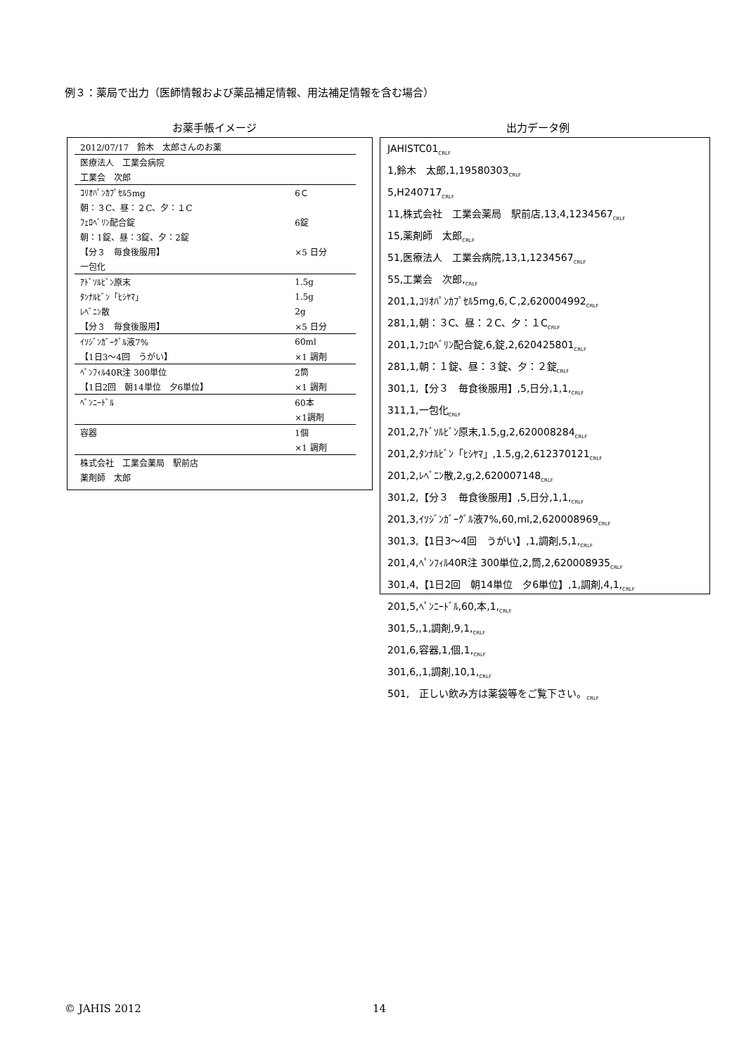例３：薬局で出力（医師情報および薬品補足情報、用法補足情報を含む場合）
お薬手帳イメージ 出力データ例
| 2012/07/17 鈴木 太郎さんのお薬 | |
| 医療法人 工業会病院 | |
| 工業会 次郎 | |
| ｺﾘｵﾊﾟﾝｶﾌﾟｾﾙ5mg | 6Ｃ |
| 朝：３C、昼：２C、夕：１C | |
| ﾌｪﾛﾍﾞﾘﾝ配合錠 | 6錠 |
| 朝：1錠、昼：3錠、夕：2錠 | |
| 【分３ 毎食後服用】 | ×5 日分 |
| 一包化 | |
| ｱﾄﾞｿﾙﾋﾞﾝ原末 | 1.5g |
| ﾀﾝﾅﾙﾋﾞﾝ「ﾋｼﾔﾏ」 | 1.5g |
| ﾚﾍﾞﾆﾝ散 | 2g |
| 【分３ 毎食後服用】 | ×5 日分 |
| ｲｿｼﾞﾝｶﾞｰｸﾞﾙ液7% | 60ml |
| 【1日3～4回 うがい】 | ×1 調剤 |
| ﾍﾟﾝﾌｨﾙ40R注 300単位 | 2筒 |
| 【1日2回 朝14単位 夕6単位】 | ×1 調剤 |
| ﾍﾟﾝﾆｰﾄﾞﾙ | 60本 |
| | ×1調剤 |
| 容器 | 1個 |
| | ×1 調剤 |
| 株式会社 工業会薬局 駅前店 | |
| 薬剤師 太郎 | |
JAHISTC01<sub>CRLF</sub>
1,鈴木　太郎,1,19580303<sub>CRLF</sub>
5,H240717<sub>CRLF</sub>
11,株式会社　工業会薬局　駅前店,13,4,1234567<sub>CRLF</sub>
15,薬剤師　太郎<sub>CRLF</sub>
51,医療法人　工業会病院,13,1,1234567<sub>CRLF</sub>
55,工業会　次郎,<sub>CRLF</sub>
201,1,ｺﾘｵﾊﾟﾝｶﾌﾟｾﾙ5mg,6,Ｃ,2,620004992<sub>CRLF</sub>
281,1,朝：３C、昼：２C、夕：１C<sub>CRLF</sub>
201,1,ﾌｪﾛﾍﾞﾘﾝ配合錠,6,錠,2,620425801<sub>CRLF</sub>
281,1,朝：１錠、昼：３錠、夕：２錠<sub>CRLF</sub>
301,1,【分３　毎食後服用】,5,日分,1,1,<sub>CRLF</sub>
311,1,一包化<sub>CRLF</sub>
201,2,ｱﾄﾞｿﾙﾋﾞﾝ原末,1.5,g,2,620008284<sub>CRLF</sub>
201,2,ﾀﾝﾅﾙﾋﾞﾝ「ﾋｼﾔﾏ」,1.5,g,2,612370121<sub>CRLF</sub>
201,2,ﾚﾍﾞﾆﾝ散,2,g,2,620007148<sub>CRLF</sub>
301,2,【分３　毎食後服用】,5,日分,1,1,<sub>CRLF</sub>
201,3,ｲｿｼﾞﾝｶﾞｰｸﾞﾙ液7%,60,ml,2,620008969<sub>CRLF</sub>
301,3,【1日3～4回　うがい】,1,調剤,5,1,<sub>CRLF</sub>
201,4,ﾍﾟﾝﾌｨﾙ40R注 300単位,2,筒,2,620008935<sub>CRLF</sub>
301,4,【1日2回　朝14単位　夕6単位】,1,調剤,4,1,<sub>CRLF</sub>
201,5,ﾍﾟﾝﾆｰﾄﾞﾙ,60,本,1,<sub>CRLF</sub>
301,5,,1,調剤,9,1,<sub>CRLF</sub>
201,6,容器,1,個,1,<sub>CRLF</sub>
301,6,,1,調剤,10,1,<sub>CRLF</sub>
501,　正しい飲み方は薬袋等をご覧下さい。<sub>CRLF</sub>
© JAHIS 2012 14